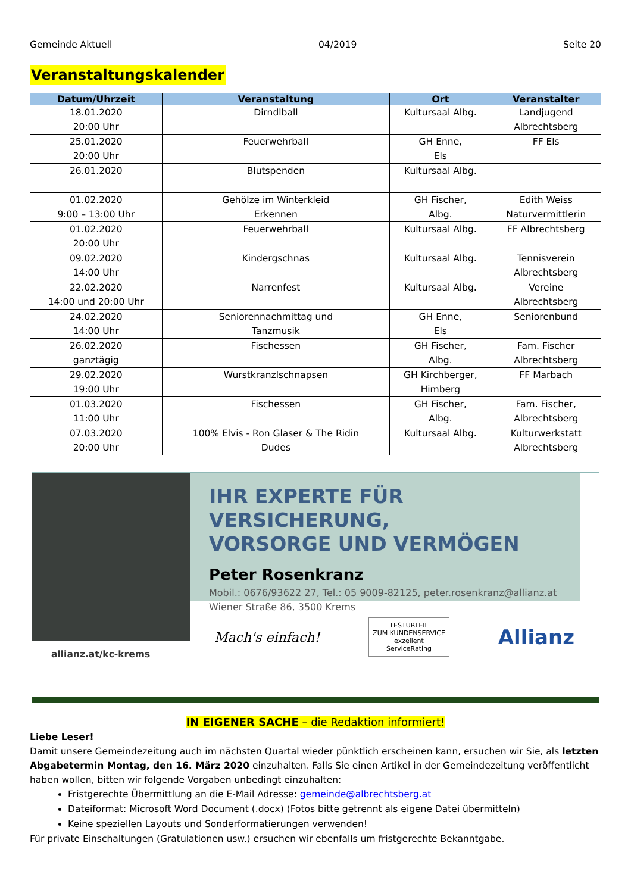Gemeinde Aktuell 04/2019 Seite 20
Veranstaltungskalender
| Datum/Uhrzeit | Veranstaltung | Ort | Veranstalter |
| --- | --- | --- | --- |
| 18.01.2020 20:00 Uhr | Dirndlball | Kultursaal Albg. | Landjugend Albrechtsberg |
| 25.01.2020 20:00 Uhr | Feuerwehrball | GH Enne, Els | FF Els |
| 26.01.2020 | Blutspenden | Kultursaal Albg. | |
| 01.02.2020 9:00 – 13:00 Uhr | Gehölze im Winterkleid Erkennen | GH Fischer, Albg. | Edith Weiss Naturvermittlerin |
| 01.02.2020 20:00 Uhr | Feuerwehrball | Kultursaal Albg. | FF Albrechtsberg |
| 09.02.2020 14:00 Uhr | Kindergschnas | Kultursaal Albg. | Tennisverein Albrechtsberg |
| 22.02.2020 14:00 und 20:00 Uhr | Narrenfest | Kultursaal Albg. | Vereine Albrechtsberg |
| 24.02.2020 14:00 Uhr | Seniorennachmittag und Tanzmusik | GH Enne, Els | Seniorenbund |
| 26.02.2020 ganztägig | Fischessen | GH Fischer, Albg. | Fam. Fischer Albrechtsberg |
| 29.02.2020 19:00 Uhr | Wurstkranzlschnapsen | GH Kirchberger, Himberg | FF Marbach |
| 01.03.2020 11:00 Uhr | Fischessen | GH Fischer, Albg. | Fam. Fischer, Albrechtsberg |
| 07.03.2020 20:00 Uhr | 100% Elvis - Ron Glaser & The Ridin Dudes | Kultursaal Albg. | Kulturwerkstatt Albrechtsberg |
allianz.at/kc-krems
IHR EXPERTE FÜR VERSICHERUNG,
VORSORGE UND VERMÖGEN
Peter Rosenkranz
Mobil.: 0676/93622 27, Tel.: 05 9009-82125, peter.rosenkranz@allianz.at
Wiener Straße 86, 3500 Krems
Mach's einfach! TESTURTEIL
ZUM KUNDENSERVICE
exzellent
ServiceRating Allianz
IN EIGENER SACHE – die Redaktion informiert!
Liebe Leser!
Damit unsere Gemeindezeitung auch im nächsten Quartal wieder pünktlich erscheinen kann, ersuchen wir Sie, als letzten Abgabetermin Montag, den 16. März 2020 einzuhalten. Falls Sie einen Artikel in der Gemeindezeitung veröffentlicht haben wollen, bitten wir folgende Vorgaben unbedingt einzuhalten:
Fristgerechte Übermittlung an die E-Mail Adresse: gemeinde@albrechtsberg.at
Dateiformat: Microsoft Word Document (.docx) (Fotos bitte getrennt als eigene Datei übermitteln)
Keine speziellen Layouts und Sonderformatierungen verwenden!
Für private Einschaltungen (Gratulationen usw.) ersuchen wir ebenfalls um fristgerechte Bekanntgabe.